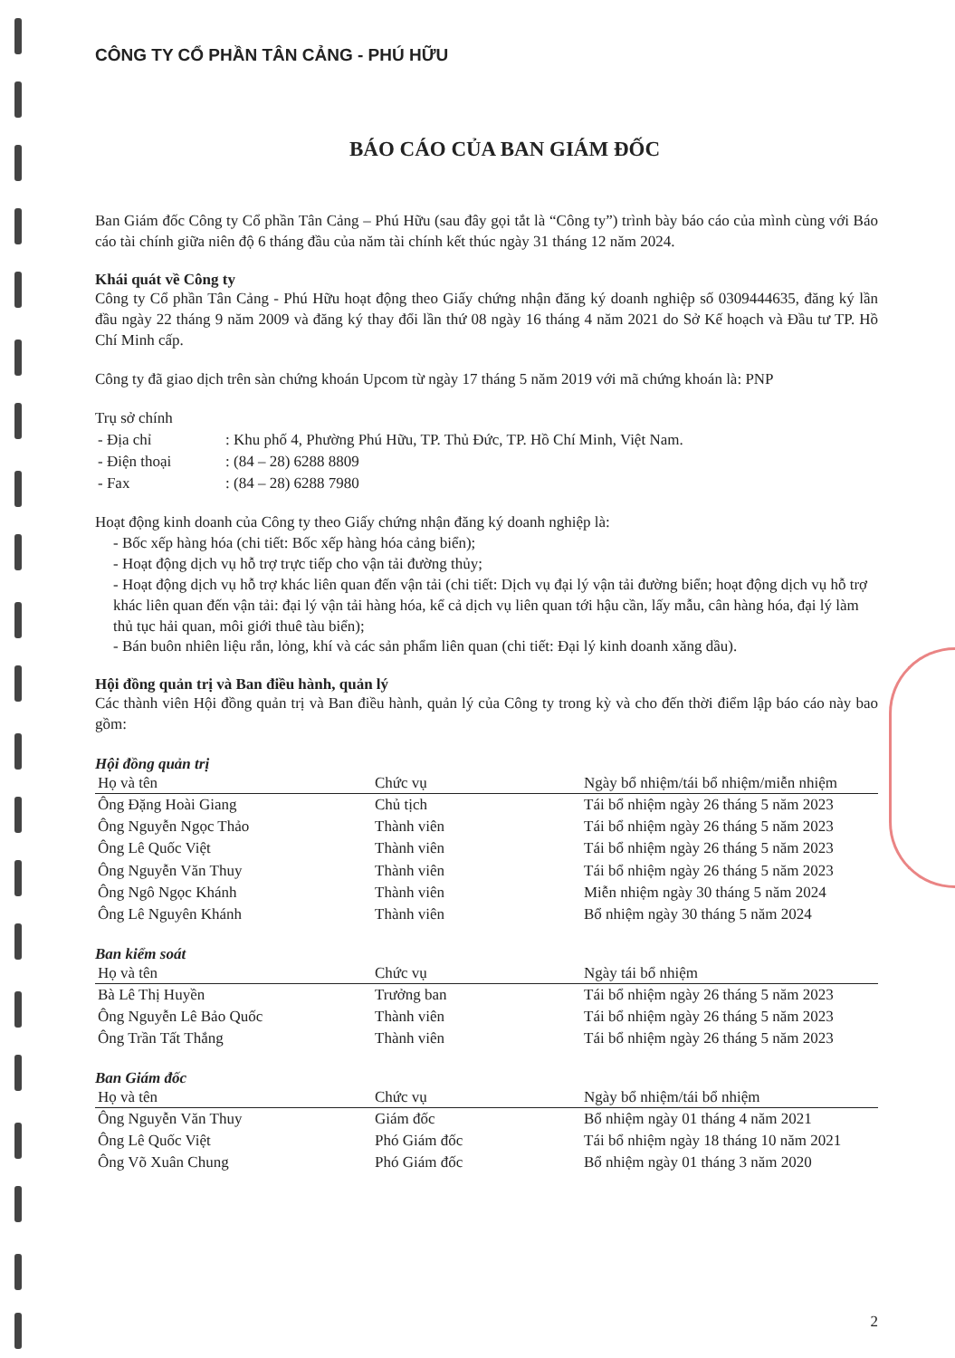CÔNG TY CỔ PHẦN TÂN CẢNG - PHÚ HỮU
BÁO CÁO CỦA BAN GIÁM ĐỐC
Ban Giám đốc Công ty Cổ phần Tân Cảng – Phú Hữu (sau đây gọi tắt là “Công ty”) trình bày báo cáo của mình cùng với Báo cáo tài chính giữa niên độ 6 tháng đầu của năm tài chính kết thúc ngày 31 tháng 12 năm 2024.
Khái quát về Công ty
Công ty Cổ phần Tân Cảng - Phú Hữu hoạt động theo Giấy chứng nhận đăng ký doanh nghiệp số 0309444635, đăng ký lần đầu ngày 22 tháng 9 năm 2009 và đăng ký thay đổi lần thứ 08 ngày 16 tháng 4 năm 2021 do Sở Kế hoạch và Đầu tư TP. Hồ Chí Minh cấp.
Công ty đã giao dịch trên sàn chứng khoán Upcom từ ngày 17 tháng 5 năm 2019 với mã chứng khoán là: PNP
Trụ sở chính
| - Địa chỉ | : Khu phố 4, Phường Phú Hữu, TP. Thủ Đức, TP. Hồ Chí Minh, Việt Nam. |
| - Điện thoại | : (84 – 28) 6288 8809 |
| - Fax | : (84 – 28) 6288 7980 |
Hoạt động kinh doanh của Công ty theo Giấy chứng nhận đăng ký doanh nghiệp là:
- Bốc xếp hàng hóa (chi tiết: Bốc xếp hàng hóa cảng biển);
- Hoạt động dịch vụ hỗ trợ trực tiếp cho vận tải đường thủy;
- Hoạt động dịch vụ hỗ trợ khác liên quan đến vận tải (chi tiết: Dịch vụ đại lý vận tải đường biển; hoạt động dịch vụ hỗ trợ khác liên quan đến vận tải: đại lý vận tải hàng hóa, kể cả dịch vụ liên quan tới hậu cần, lấy mẫu, cân hàng hóa, đại lý làm thủ tục hải quan, môi giới thuê tàu biển);
- Bán buôn nhiên liệu rắn, lỏng, khí và các sản phẩm liên quan (chi tiết: Đại lý kinh doanh xăng dầu).
Hội đồng quản trị và Ban điều hành, quản lý
Các thành viên Hội đồng quản trị và Ban điều hành, quản lý của Công ty trong kỳ và cho đến thời điểm lập báo cáo này bao gồm:
Hội đồng quản trị
| Họ và tên | Chức vụ | Ngày bổ nhiệm/tái bổ nhiệm/miễn nhiệm |
| --- | --- | --- |
| Ông Đặng Hoài Giang | Chủ tịch | Tái bổ nhiệm ngày 26 tháng 5 năm 2023 |
| Ông Nguyễn Ngọc Thảo | Thành viên | Tái bổ nhiệm ngày 26 tháng 5 năm 2023 |
| Ông Lê Quốc Việt | Thành viên | Tái bổ nhiệm ngày 26 tháng 5 năm 2023 |
| Ông Nguyễn Văn Thuy | Thành viên | Tái bổ nhiệm ngày 26 tháng 5 năm 2023 |
| Ông Ngô Ngọc Khánh | Thành viên | Miễn nhiệm ngày 30 tháng 5 năm 2024 |
| Ông Lê Nguyên Khánh | Thành viên | Bổ nhiệm ngày 30 tháng 5 năm 2024 |
Ban kiểm soát
| Họ và tên | Chức vụ | Ngày tái bổ nhiệm |
| --- | --- | --- |
| Bà Lê Thị Huyền | Trưởng ban | Tái bổ nhiệm ngày 26 tháng 5 năm 2023 |
| Ông Nguyễn Lê Bảo Quốc | Thành viên | Tái bổ nhiệm ngày 26 tháng 5 năm 2023 |
| Ông Trần Tất Thắng | Thành viên | Tái bổ nhiệm ngày 26 tháng 5 năm 2023 |
Ban Giám đốc
| Họ và tên | Chức vụ | Ngày bổ nhiệm/tái bổ nhiệm |
| --- | --- | --- |
| Ông Nguyễn Văn Thuy | Giám đốc | Bổ nhiệm ngày 01 tháng 4 năm 2021 |
| Ông Lê Quốc Việt | Phó Giám đốc | Tái bổ nhiệm ngày 18 tháng 10 năm 2021 |
| Ông Võ Xuân Chung | Phó Giám đốc | Bổ nhiệm ngày 01 tháng 3 năm 2020 |
2